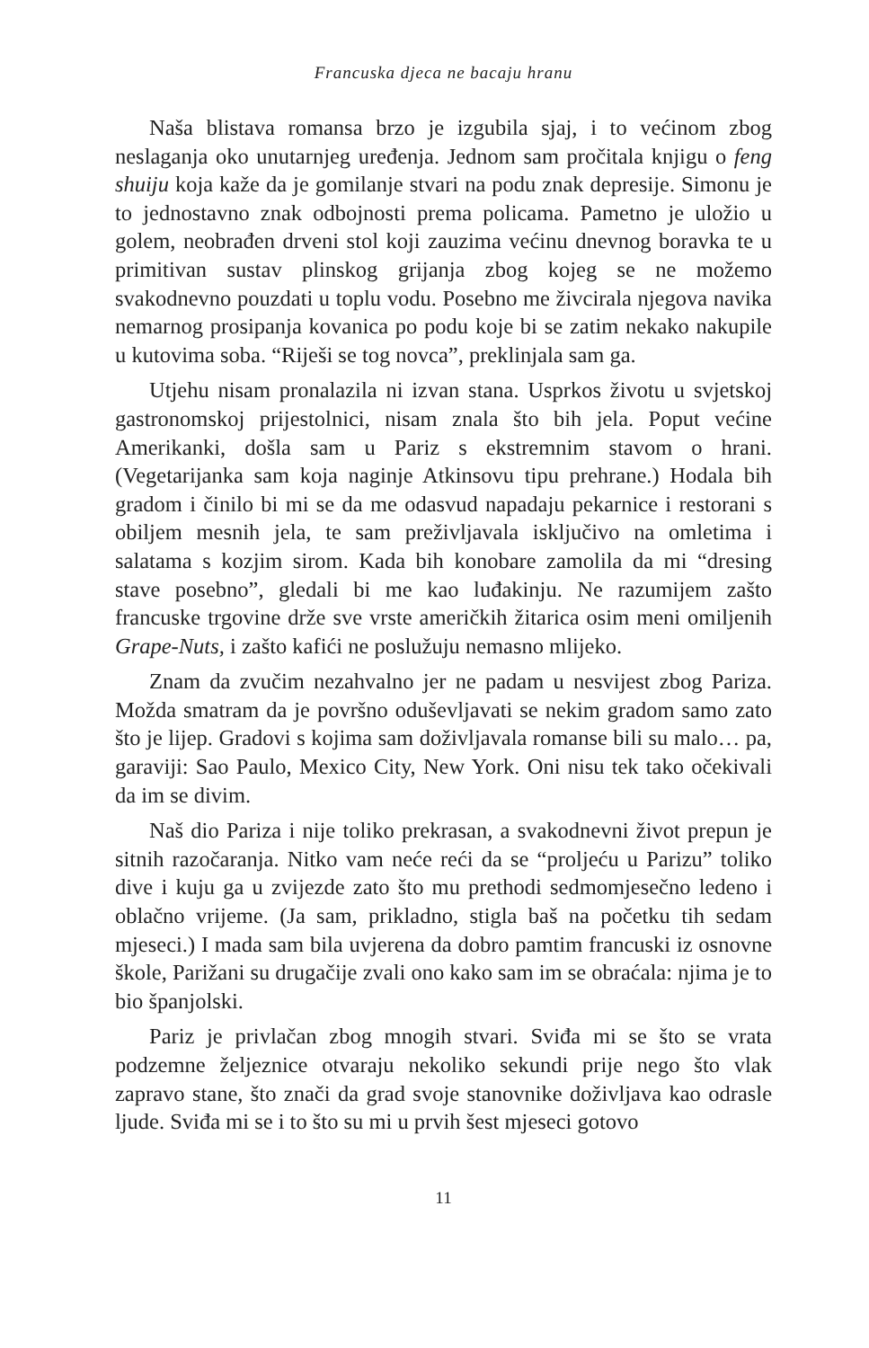Francuska djeca ne bacaju hranu
Naša blistava romansa brzo je izgubila sjaj, i to većinom zbog neslaganja oko unutarnjeg uređenja. Jednom sam pročitala knjigu o feng shuiju koja kaže da je gomilanje stvari na podu znak depresije. Simonu je to jednostavno znak odbojnosti prema policama. Pametno je uložio u golem, neobrađen drveni stol koji zauzima većinu dnevnog boravka te u primitivan sustav plinskog grijanja zbog kojeg se ne možemo svakodnevno pouzdati u toplu vodu. Posebno me živcirala njegova navika nemarnog prosipanja kovanica po podu koje bi se zatim nekako nakupile u kutovima soba. “Riješi se tog novca”, preklinjala sam ga.
Utjehu nisam pronalazila ni izvan stana. Usprkos životu u svjetskoj gastronomskoj prijestolnici, nisam znala što bih jela. Poput većine Amerikanki, došla sam u Pariz s ekstremnim stavom o hrani. (Vegetarijanka sam koja naginje Atkinsovu tipu prehrane.) Hodala bih gradom i činilo bi mi se da me odasvud napadaju pekarnice i restorani s obiljem mesnih jela, te sam preživljavala isključivo na omletima i salatama s kozjim sirom. Kada bih konobare zamolila da mi “dresing stave posebno”, gledali bi me kao luđakinju. Ne razumijem zašto francuske trgovine drže sve vrste američkih žitarica osim meni omiljenih Grape-Nuts, i zašto kafići ne poslužuju nemasno mlijeko.
Znam da zvučim nezahvalno jer ne padam u nesvijest zbog Pariza. Možda smatram da je površno oduševljavati se nekim gradom samo zato što je lijep. Gradovi s kojima sam doživljavala romanse bili su malo… pa, garaviji: Sao Paulo, Mexico City, New York. Oni nisu tek tako očekivali da im se divim.
Naš dio Pariza i nije toliko prekrasan, a svakodnevni život prepun je sitnih razočaranja. Nitko vam neće reći da se “proljeću u Parizu” toliko dive i kuju ga u zvijezde zato što mu prethodi sedmomjesečno ledeno i oblačno vrijeme. (Ja sam, prikladno, stigla baš na početku tih sedam mjeseci.) I mada sam bila uvjerena da dobro pamtim francuski iz osnovne škole, Parižani su drugačije zvali ono kako sam im se obraćala: njima je to bio španjolski.
Pariz je privlačan zbog mnogih stvari. Sviđa mi se što se vrata podzemne željeznice otvaraju nekoliko sekundi prije nego što vlak zapravo stane, što znači da grad svoje stanovnike doživljava kao odrasle ljude. Sviđa mi se i to što su mi u prvih šest mjeseci gotovo
11